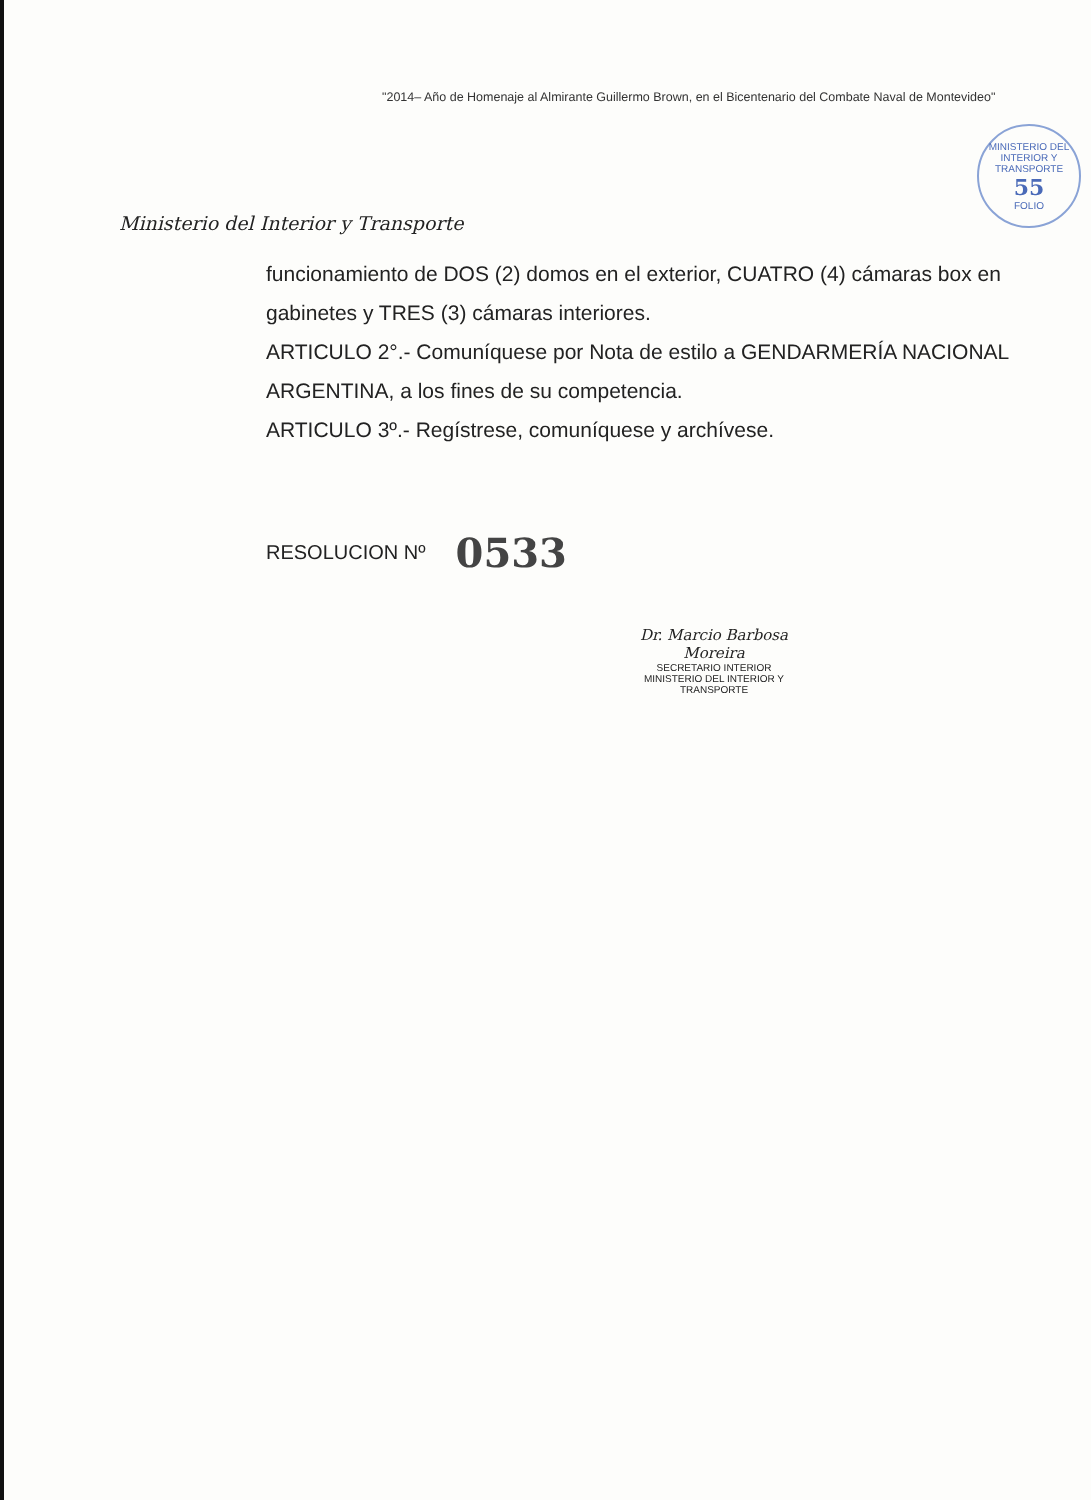"2014– Año de Homenaje al Almirante Guillermo Brown, en el Bicentenario del Combate Naval de Montevideo"
Ministerio del Interior y Transporte
MINISTERIO DEL INTERIOR Y TRANSPORTE
55
FOLIO
funcionamiento de DOS (2) domos en el exterior, CUATRO (4) cámaras box en gabinetes y TRES (3) cámaras interiores.
ARTICULO 2°.- Comuníquese por Nota de estilo a GENDARMERÍA NACIONAL ARGENTINA, a los fines de su competencia.
ARTICULO 3º.- Regístrese, comuníquese y archívese.
RESOLUCION Nº 0533
Dr. Marcio Barbosa Moreira
SECRETARIO INTERIOR
MINISTERIO DEL INTERIOR Y TRANSPORTE